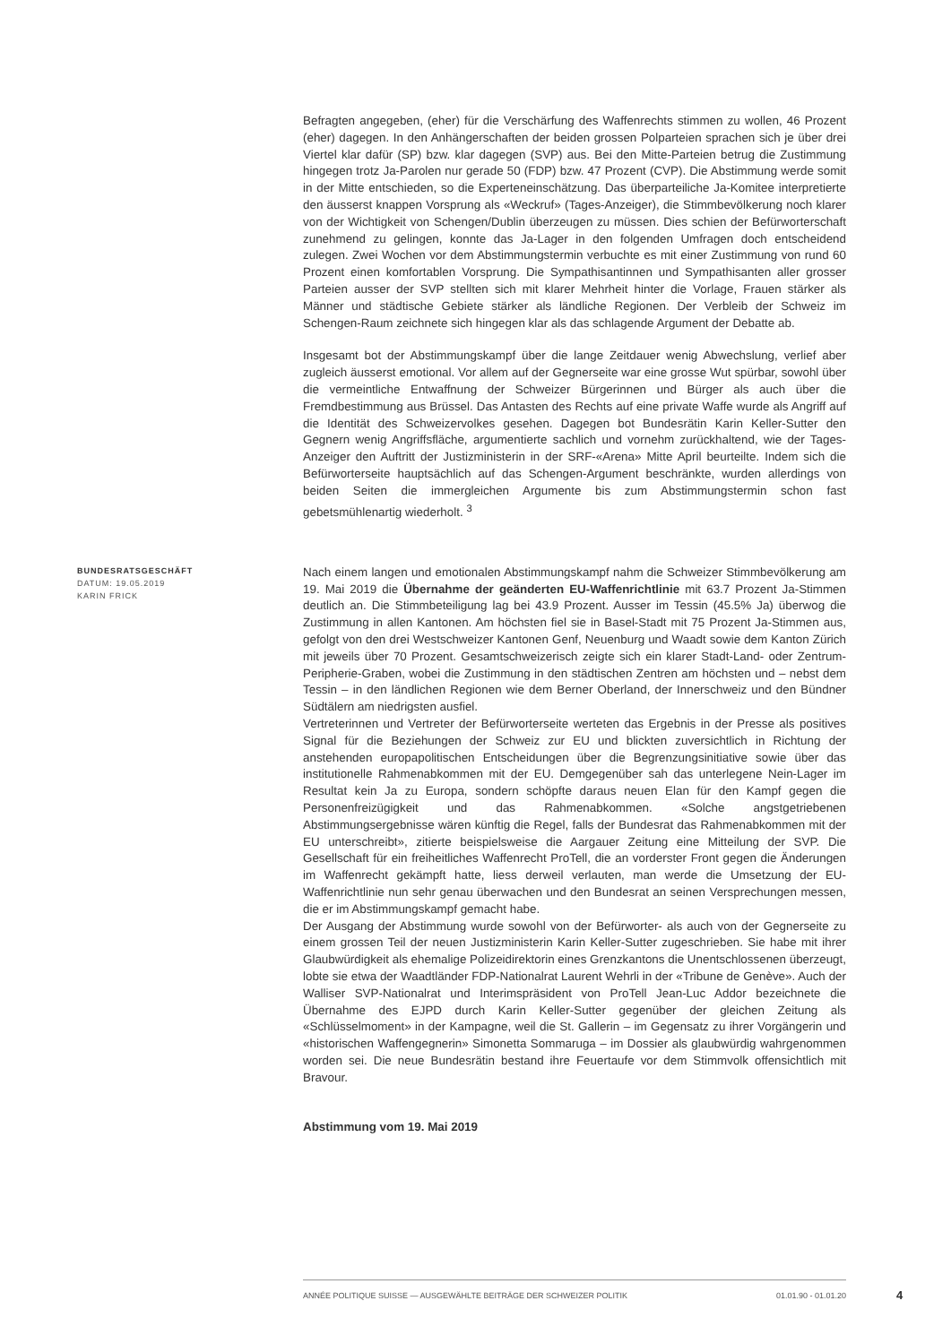Befragten angegeben, (eher) für die Verschärfung des Waffenrechts stimmen zu wollen, 46 Prozent (eher) dagegen. In den Anhängerschaften der beiden grossen Polparteien sprachen sich je über drei Viertel klar dafür (SP) bzw. klar dagegen (SVP) aus. Bei den Mitte-Parteien betrug die Zustimmung hingegen trotz Ja-Parolen nur gerade 50 (FDP) bzw. 47 Prozent (CVP). Die Abstimmung werde somit in der Mitte entschieden, so die Experteneinschätzung. Das überparteiliche Ja-Komitee interpretierte den äusserst knappen Vorsprung als «Weckruf» (Tages-Anzeiger), die Stimmbevölkerung noch klarer von der Wichtigkeit von Schengen/Dublin überzeugen zu müssen. Dies schien der Befürworterschaft zunehmend zu gelingen, konnte das Ja-Lager in den folgenden Umfragen doch entscheidend zulegen. Zwei Wochen vor dem Abstimmungstermin verbuchte es mit einer Zustimmung von rund 60 Prozent einen komfortablen Vorsprung. Die Sympathisantinnen und Sympathisanten aller grosser Parteien ausser der SVP stellten sich mit klarer Mehrheit hinter die Vorlage, Frauen stärker als Männer und städtische Gebiete stärker als ländliche Regionen. Der Verbleib der Schweiz im Schengen-Raum zeichnete sich hingegen klar als das schlagende Argument der Debatte ab.
Insgesamt bot der Abstimmungskampf über die lange Zeitdauer wenig Abwechslung, verlief aber zugleich äusserst emotional. Vor allem auf der Gegnerseite war eine grosse Wut spürbar, sowohl über die vermeintliche Entwaffnung der Schweizer Bürgerinnen und Bürger als auch über die Fremdbestimmung aus Brüssel. Das Antasten des Rechts auf eine private Waffe wurde als Angriff auf die Identität des Schweizervolkes gesehen. Dagegen bot Bundesrätin Karin Keller-Sutter den Gegnern wenig Angriffsfläche, argumentierte sachlich und vornehm zurückhaltend, wie der Tages-Anzeiger den Auftritt der Justizministerin in der SRF-«Arena» Mitte April beurteilte. Indem sich die Befürworterseite hauptsächlich auf das Schengen-Argument beschränkte, wurden allerdings von beiden Seiten die immergleichen Argumente bis zum Abstimmungstermin schon fast gebetsmühlenartig wiederholt. <sup>3</sup>
BUNDESRATSGESCHÄFT
DATUM: 19.05.2019
KARIN FRICK
Nach einem langen und emotionalen Abstimmungskampf nahm die Schweizer Stimmbevölkerung am 19. Mai 2019 die Übernahme der geänderten EU-Waffenrichtlinie mit 63.7 Prozent Ja-Stimmen deutlich an. Die Stimmbeteiligung lag bei 43.9 Prozent. Ausser im Tessin (45.5% Ja) überwog die Zustimmung in allen Kantonen. Am höchsten fiel sie in Basel-Stadt mit 75 Prozent Ja-Stimmen aus, gefolgt von den drei Westschweizer Kantonen Genf, Neuenburg und Waadt sowie dem Kanton Zürich mit jeweils über 70 Prozent. Gesamtschweizerisch zeigte sich ein klarer Stadt-Land- oder Zentrum-Peripherie-Graben, wobei die Zustimmung in den städtischen Zentren am höchsten und – nebst dem Tessin – in den ländlichen Regionen wie dem Berner Oberland, der Innerschweiz und den Bündner Südtälern am niedrigsten ausfiel.
Vertreterinnen und Vertreter der Befürworterseite werteten das Ergebnis in der Presse als positives Signal für die Beziehungen der Schweiz zur EU und blickten zuversichtlich in Richtung der anstehenden europapolitischen Entscheidungen über die Begrenzungsinitiative sowie über das institutionelle Rahmenabkommen mit der EU. Demgegenüber sah das unterlegene Nein-Lager im Resultat kein Ja zu Europa, sondern schöpfte daraus neuen Elan für den Kampf gegen die Personenfreizügigkeit und das Rahmenabkommen. «Solche angstgetriebenen Abstimmungsergebnisse wären künftig die Regel, falls der Bundesrat das Rahmenabkommen mit der EU unterschreibt», zitierte beispielsweise die Aargauer Zeitung eine Mitteilung der SVP. Die Gesellschaft für ein freiheitliches Waffenrecht ProTell, die an vorderster Front gegen die Änderungen im Waffenrecht gekämpft hatte, liess derweil verlauten, man werde die Umsetzung der EU-Waffenrichtlinie nun sehr genau überwachen und den Bundesrat an seinen Versprechungen messen, die er im Abstimmungskampf gemacht habe.
Der Ausgang der Abstimmung wurde sowohl von der Befürworter- als auch von der Gegnerseite zu einem grossen Teil der neuen Justizministerin Karin Keller-Sutter zugeschrieben. Sie habe mit ihrer Glaubwürdigkeit als ehemalige Polizeidirektorin eines Grenzkantons die Unentschlossenen überzeugt, lobte sie etwa der Waadtländer FDP-Nationalrat Laurent Wehrli in der «Tribune de Genève». Auch der Walliser SVP-Nationalrat und Interimspräsident von ProTell Jean-Luc Addor bezeichnete die Übernahme des EJPD durch Karin Keller-Sutter gegenüber der gleichen Zeitung als «Schlüsselmoment» in der Kampagne, weil die St. Gallerin – im Gegensatz zu ihrer Vorgängerin und «historischen Waffengegnerin» Simonetta Sommaruga – im Dossier als glaubwürdig wahrgenommen worden sei. Die neue Bundesrätin bestand ihre Feuertaufe vor dem Stimmvolk offensichtlich mit Bravour.
Abstimmung vom 19. Mai 2019
ANNÉE POLITIQUE SUISSE — AUSGEWÄHLTE BEITRÄGE DER SCHWEIZER POLITIK 01.01.90 - 01.01.20
4